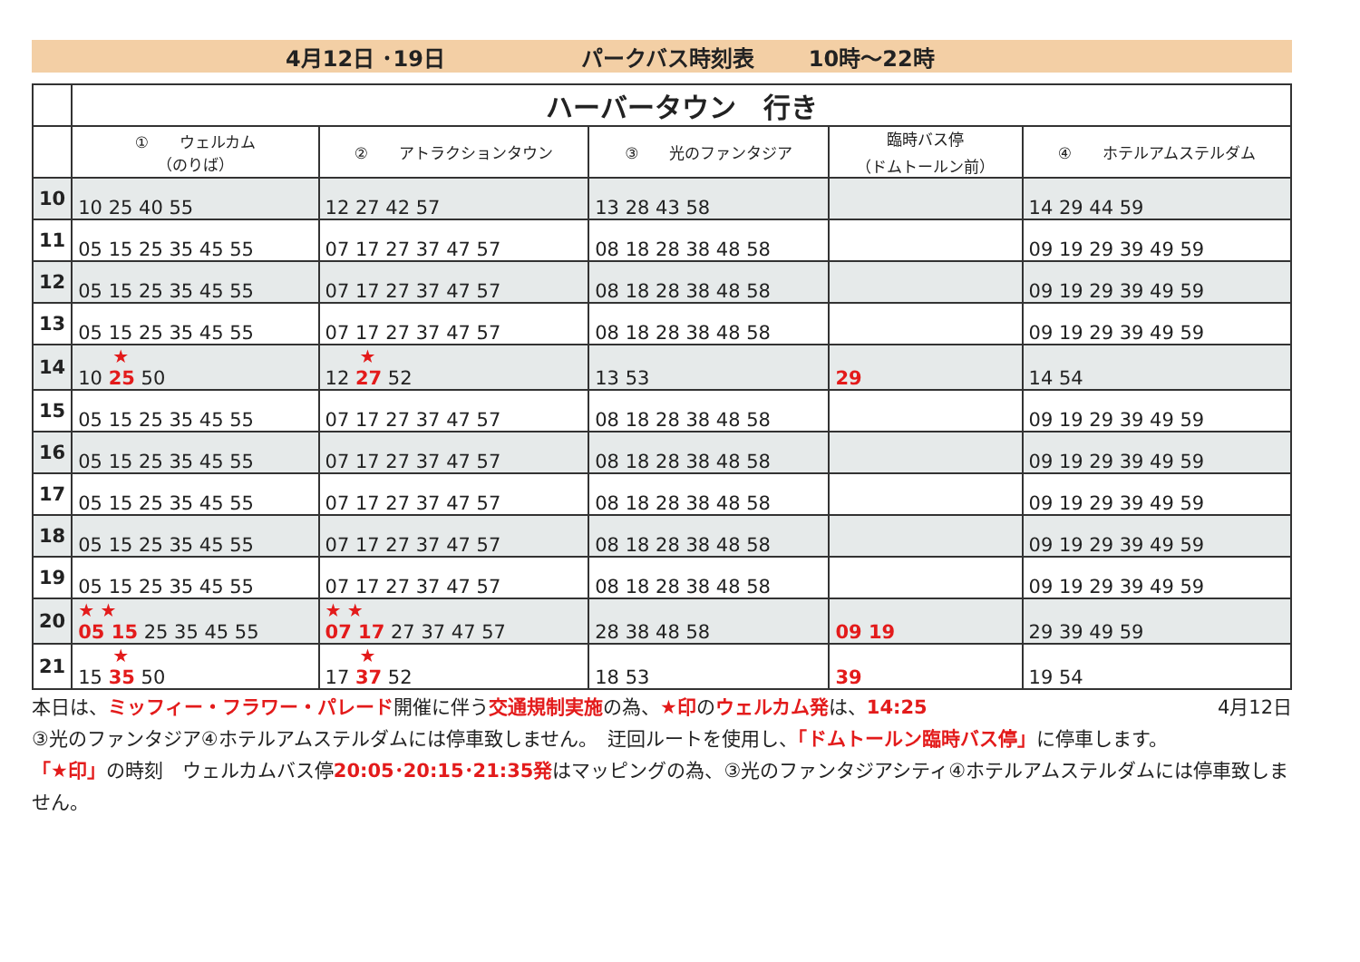4月12日 ･19日 パークバス時刻表 10時～22時
| | ハーバータウン 行き | | | | |
| | ① ウェルカム （のりば） | ② アトラクションタウン | ③ 光のファンタジア | 臨時バス停 （ドムトールン前） | ④ ホテルアムステルダム |
| 10 | 10 25 40 55 | 12 27 42 57 | 13 28 43 58 | | 14 29 44 59 |
| 11 | 05 15 25 35 45 55 | 07 17 27 37 47 57 | 08 18 28 38 48 58 | | 09 19 29 39 49 59 |
| 12 | 05 15 25 35 45 55 | 07 17 27 37 47 57 | 08 18 28 38 48 58 | | 09 19 29 39 49 59 |
| 13 | 05 15 25 35 45 55 | 07 17 27 37 47 57 | 08 18 28 38 48 58 | | 09 19 29 39 49 59 |
| 14 | ★ 10 25 50 | ★ 12 27 52 | 13 53 | 29 | 14 54 |
| 15 | 05 15 25 35 45 55 | 07 17 27 37 47 57 | 08 18 28 38 48 58 | | 09 19 29 39 49 59 |
| 16 | 05 15 25 35 45 55 | 07 17 27 37 47 57 | 08 18 28 38 48 58 | | 09 19 29 39 49 59 |
| 17 | 05 15 25 35 45 55 | 07 17 27 37 47 57 | 08 18 28 38 48 58 | | 09 19 29 39 49 59 |
| 18 | 05 15 25 35 45 55 | 07 17 27 37 47 57 | 08 18 28 38 48 58 | | 09 19 29 39 49 59 |
| 19 | 05 15 25 35 45 55 | 07 17 27 37 47 57 | 08 18 28 38 48 58 | | 09 19 29 39 49 59 |
| 20 | ★ ★ 05 15 25 35 45 55 | ★ ★ 07 17 27 37 47 57 | 28 38 48 58 | 09 19 | 29 39 49 59 |
| 21 | ★ 15 35 50 | ★ 17 37 52 | 18 53 | 39 | 19 54 |
本日は、ミッフィー・フラワー・パレード開催に伴う交通規制実施の為、★印のウェルカム発は、14:25 4月12日
③光のファンタジア④ホテルアムステルダムには停車致しません。　迂回ルートを使用し、「ドムトールン臨時バス停」に停車します。
「★印」の時刻　ウェルカムバス停20:05･20:15･21:35発はマッピングの為、③光のファンタジアシティ④ホテルアムステルダムには停車致しません。